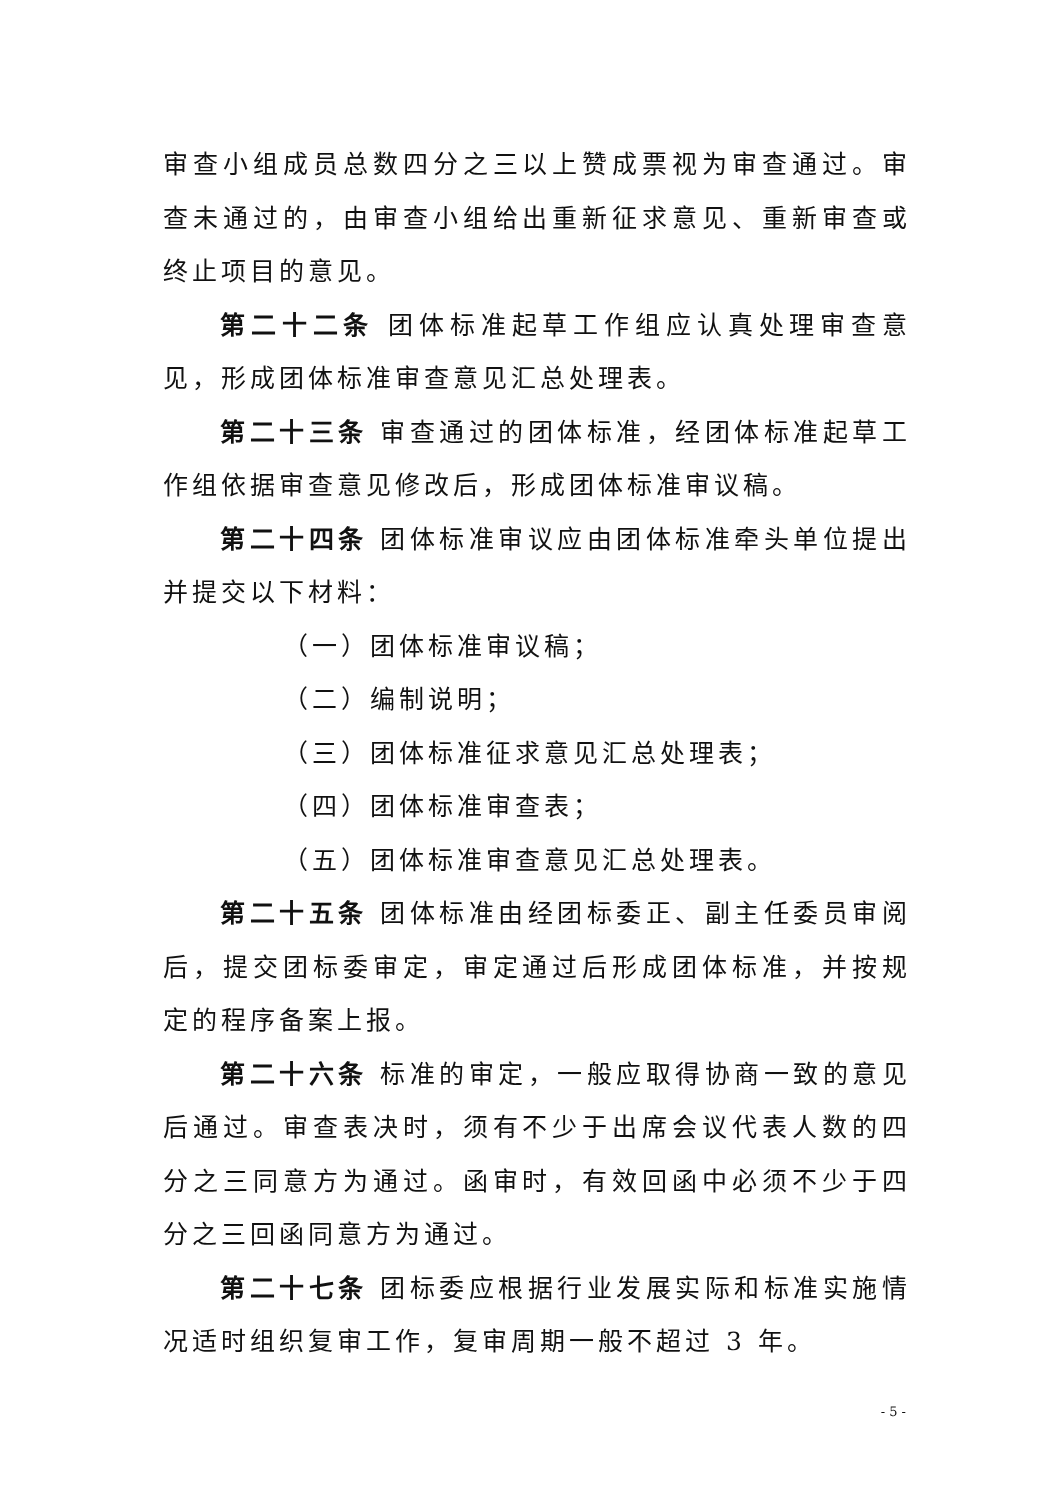审查小组成员总数四分之三以上赞成票视为审查通过。审查未通过的，由审查小组给出重新征求意见、重新审查或终止项目的意见。
第二十二条 团体标准起草工作组应认真处理审查意见，形成团体标准审查意见汇总处理表。
第二十三条 审查通过的团体标准，经团体标准起草工作组依据审查意见修改后，形成团体标准审议稿。
第二十四条 团体标准审议应由团体标准牵头单位提出并提交以下材料：
（一）团体标准审议稿；
（二）编制说明；
（三）团体标准征求意见汇总处理表；
（四）团体标准审查表；
（五）团体标准审查意见汇总处理表。
第二十五条 团体标准由经团标委正、副主任委员审阅后，提交团标委审定，审定通过后形成团体标准，并按规定的程序备案上报。
第二十六条 标准的审定，一般应取得协商一致的意见后通过。审查表决时，须有不少于出席会议代表人数的四分之三同意方为通过。函审时，有效回函中必须不少于四分之三回函同意方为通过。
第二十七条 团标委应根据行业发展实际和标准实施情况适时组织复审工作，复审周期一般不超过 3 年。
- 5 -